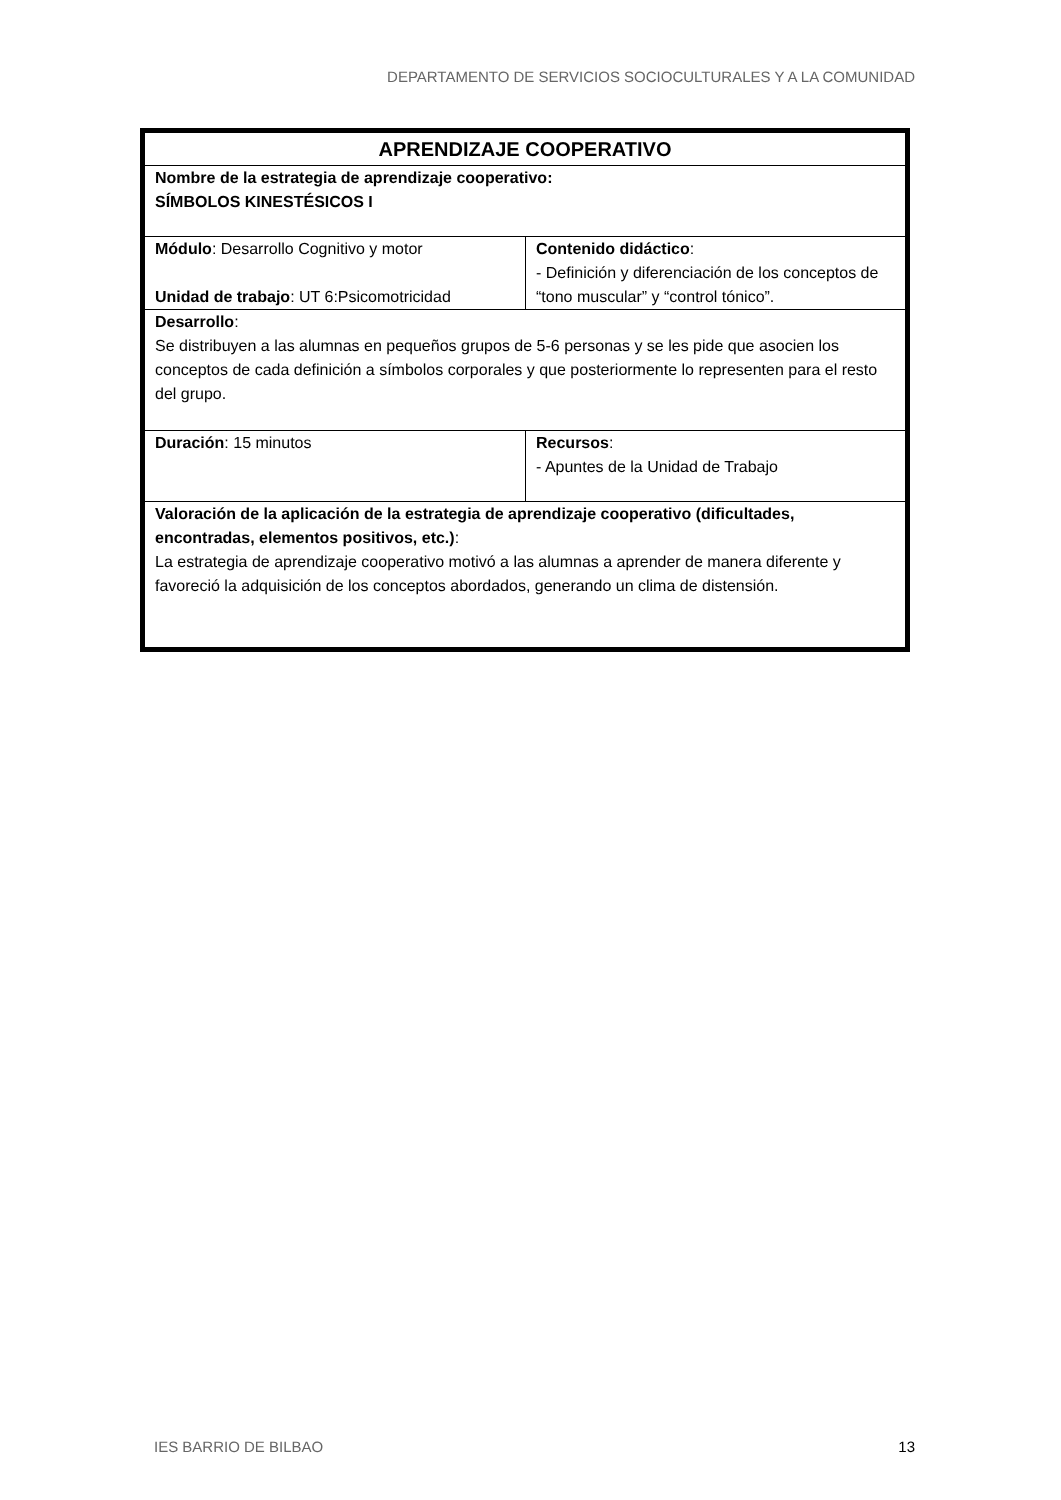DEPARTAMENTO DE SERVICIOS SOCIOCULTURALES Y A LA COMUNIDAD
| APRENDIZAJE COOPERATIVO | |
| Nombre de la estrategia de aprendizaje cooperativo: SÍMBOLOS KINESTÉSICOS I | |
| Módulo : Desarrollo Cognitivo y motor Unidad de trabajo : UT 6:Psicomotricidad | Contenido didáctico : - Definición y diferenciación de los conceptos de “tono muscular” y “control tónico”. |
| Desarrollo : Se distribuyen a las alumnas en pequeños grupos de 5-6 personas y se les pide que asocien los conceptos de cada definición a símbolos corporales y que posteriormente lo representen para el resto del grupo. | |
| Duración : 15 minutos | Recursos : - Apuntes de la Unidad de Trabajo |
| Valoración de la aplicación de la estrategia de aprendizaje cooperativo (dificultades, encontradas, elementos positivos, etc.) : La estrategia de aprendizaje cooperativo motivó a las alumnas a aprender de manera diferente y favoreció la adquisición de los conceptos abordados, generando un clima de distensión. | |
IES BARRIO DE BILBAO 13